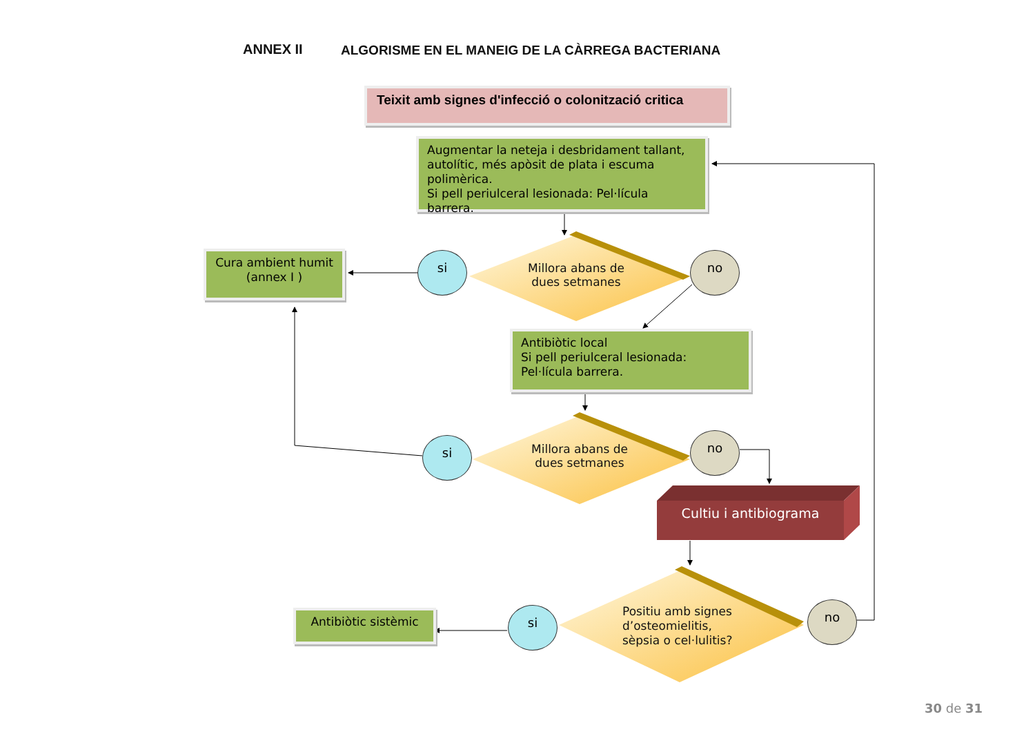ANNEX II
ALGORISME EN EL MANEIG DE LA CÀRREGA BACTERIANA
Teixit amb signes d'infecció o colonització critica
Augmentar la neteja i desbridament tallant, autolític, més apòsit de plata i escuma polimèrica.
Si pell periulceral lesionada: Pel·lícula barrera.
Cura ambient humit
(annex I )
si
Millora abans de dues setmanes
no
Antibiòtic local
Si pell periulceral lesionada: Pel·lícula barrera.
si
Millora abans de dues setmanes
no
Cultiu i antibiograma
Antibiòtic sistèmic si
Positiu amb signes d’osteomielitis, sèpsia o cel·lulitis?
no
30 de 31